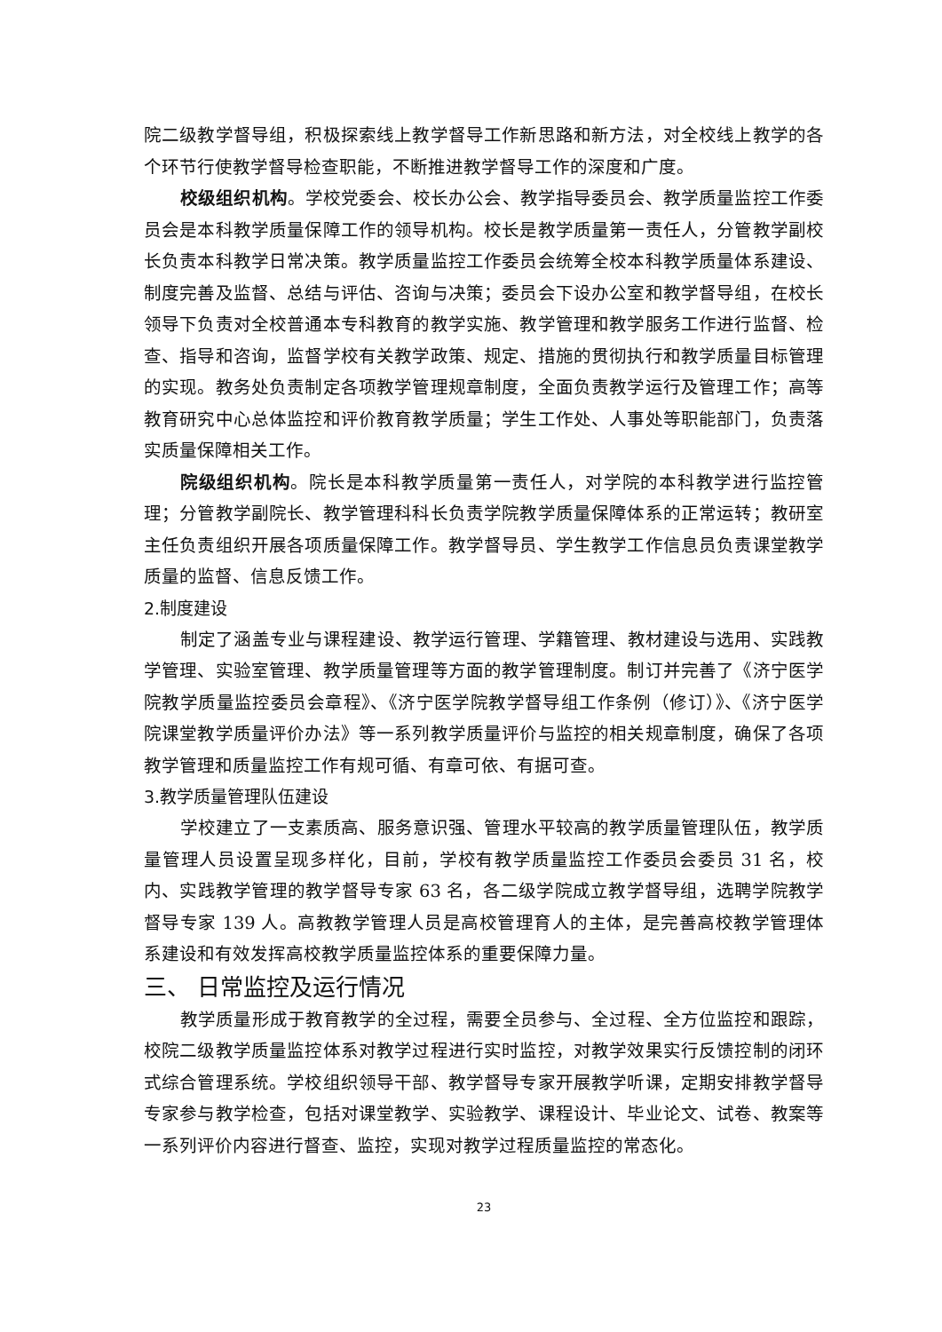院二级教学督导组，积极探索线上教学督导工作新思路和新方法，对全校线上教学的各个环节行使教学督导检查职能，不断推进教学督导工作的深度和广度。
校级组织机构。学校党委会、校长办公会、教学指导委员会、教学质量监控工作委员会是本科教学质量保障工作的领导机构。校长是教学质量第一责任人，分管教学副校长负责本科教学日常决策。教学质量监控工作委员会统筹全校本科教学质量体系建设、制度完善及监督、总结与评估、咨询与决策；委员会下设办公室和教学督导组，在校长领导下负责对全校普通本专科教育的教学实施、教学管理和教学服务工作进行监督、检查、指导和咨询，监督学校有关教学政策、规定、措施的贯彻执行和教学质量目标管理的实现。教务处负责制定各项教学管理规章制度，全面负责教学运行及管理工作；高等教育研究中心总体监控和评价教育教学质量；学生工作处、人事处等职能部门，负责落实质量保障相关工作。
院级组织机构。院长是本科教学质量第一责任人，对学院的本科教学进行监控管理；分管教学副院长、教学管理科科长负责学院教学质量保障体系的正常运转；教研室主任负责组织开展各项质量保障工作。教学督导员、学生教学工作信息员负责课堂教学质量的监督、信息反馈工作。
2.制度建设
制定了涵盖专业与课程建设、教学运行管理、学籍管理、教材建设与选用、实践教学管理、实验室管理、教学质量管理等方面的教学管理制度。制订并完善了《济宁医学院教学质量监控委员会章程》、《济宁医学院教学督导组工作条例（修订）》、《济宁医学院课堂教学质量评价办法》等一系列教学质量评价与监控的相关规章制度，确保了各项教学管理和质量监控工作有规可循、有章可依、有据可查。
3.教学质量管理队伍建设
学校建立了一支素质高、服务意识强、管理水平较高的教学质量管理队伍，教学质量管理人员设置呈现多样化，目前，学校有教学质量监控工作委员会委员 31 名，校内、实践教学管理的教学督导专家 63 名，各二级学院成立教学督导组，选聘学院教学督导专家 139 人。高教教学管理人员是高校管理育人的主体，是完善高校教学管理体系建设和有效发挥高校教学质量监控体系的重要保障力量。
三、 日常监控及运行情况
教学质量形成于教育教学的全过程，需要全员参与、全过程、全方位监控和跟踪，校院二级教学质量监控体系对教学过程进行实时监控，对教学效果实行反馈控制的闭环式综合管理系统。学校组织领导干部、教学督导专家开展教学听课，定期安排教学督导专家参与教学检查，包括对课堂教学、实验教学、课程设计、毕业论文、试卷、教案等一系列评价内容进行督查、监控，实现对教学过程质量监控的常态化。
23